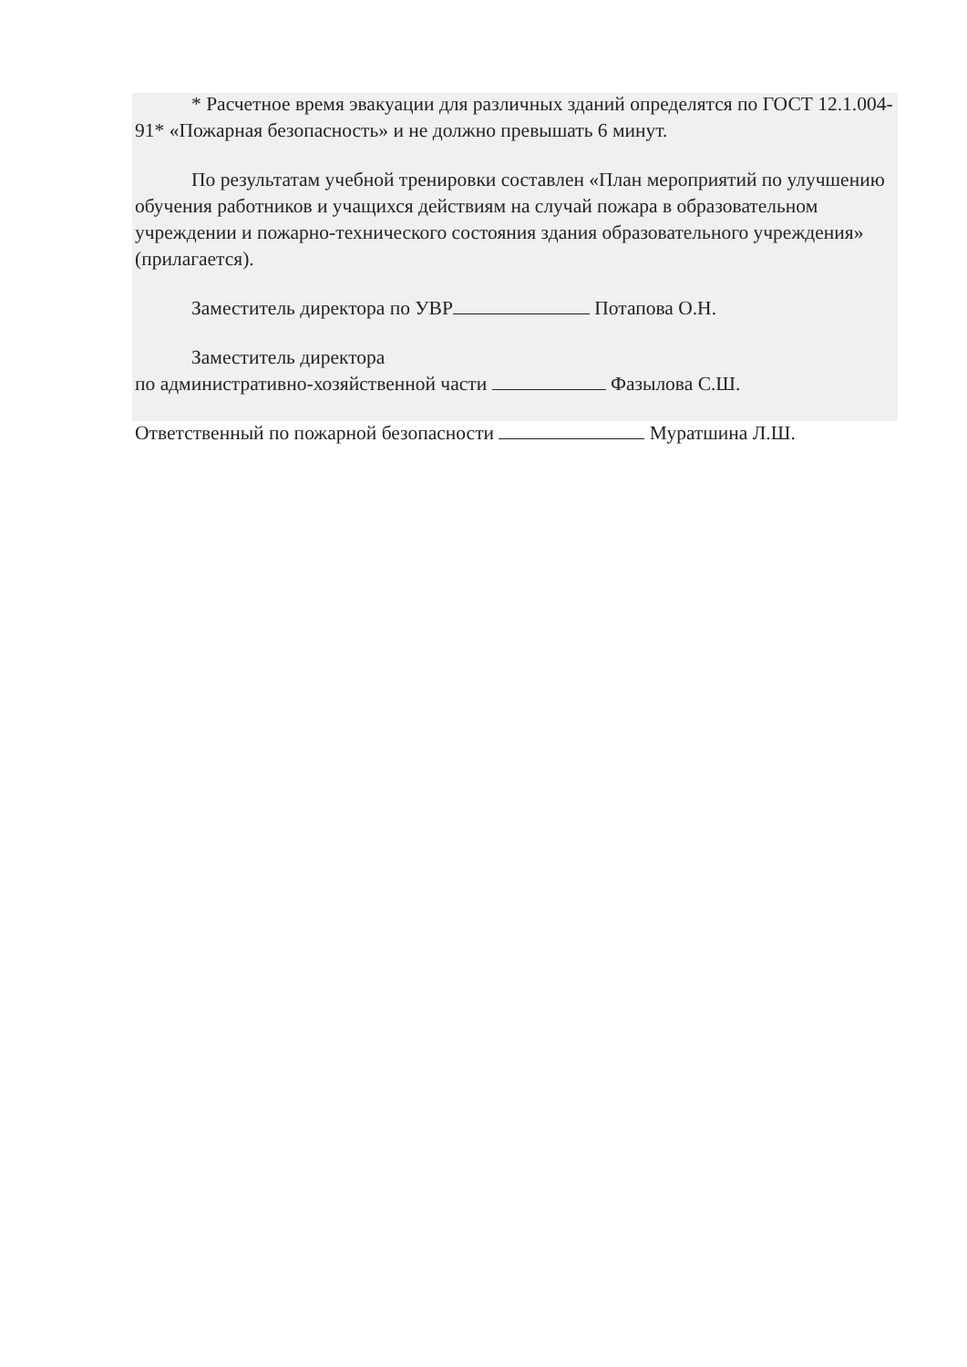* Расчетное время эвакуации для различных зданий определятся по ГОСТ 12.1.004-91* «Пожарная безопасность» и не должно превышать 6 минут.
По результатам учебной тренировки составлен «План мероприятий по улучшению обучения работников и учащихся действиям на случай пожара в образовательном учреждении и пожарно-технического состояния здания образовательного учреждения» (прилагается).
Заместитель директора по УВР Потапова О.Н.
Заместитель директора
по административно-хозяйственной части Фазылова С.Ш.
Ответственный по пожарной безопасности Муратшина Л.Ш.